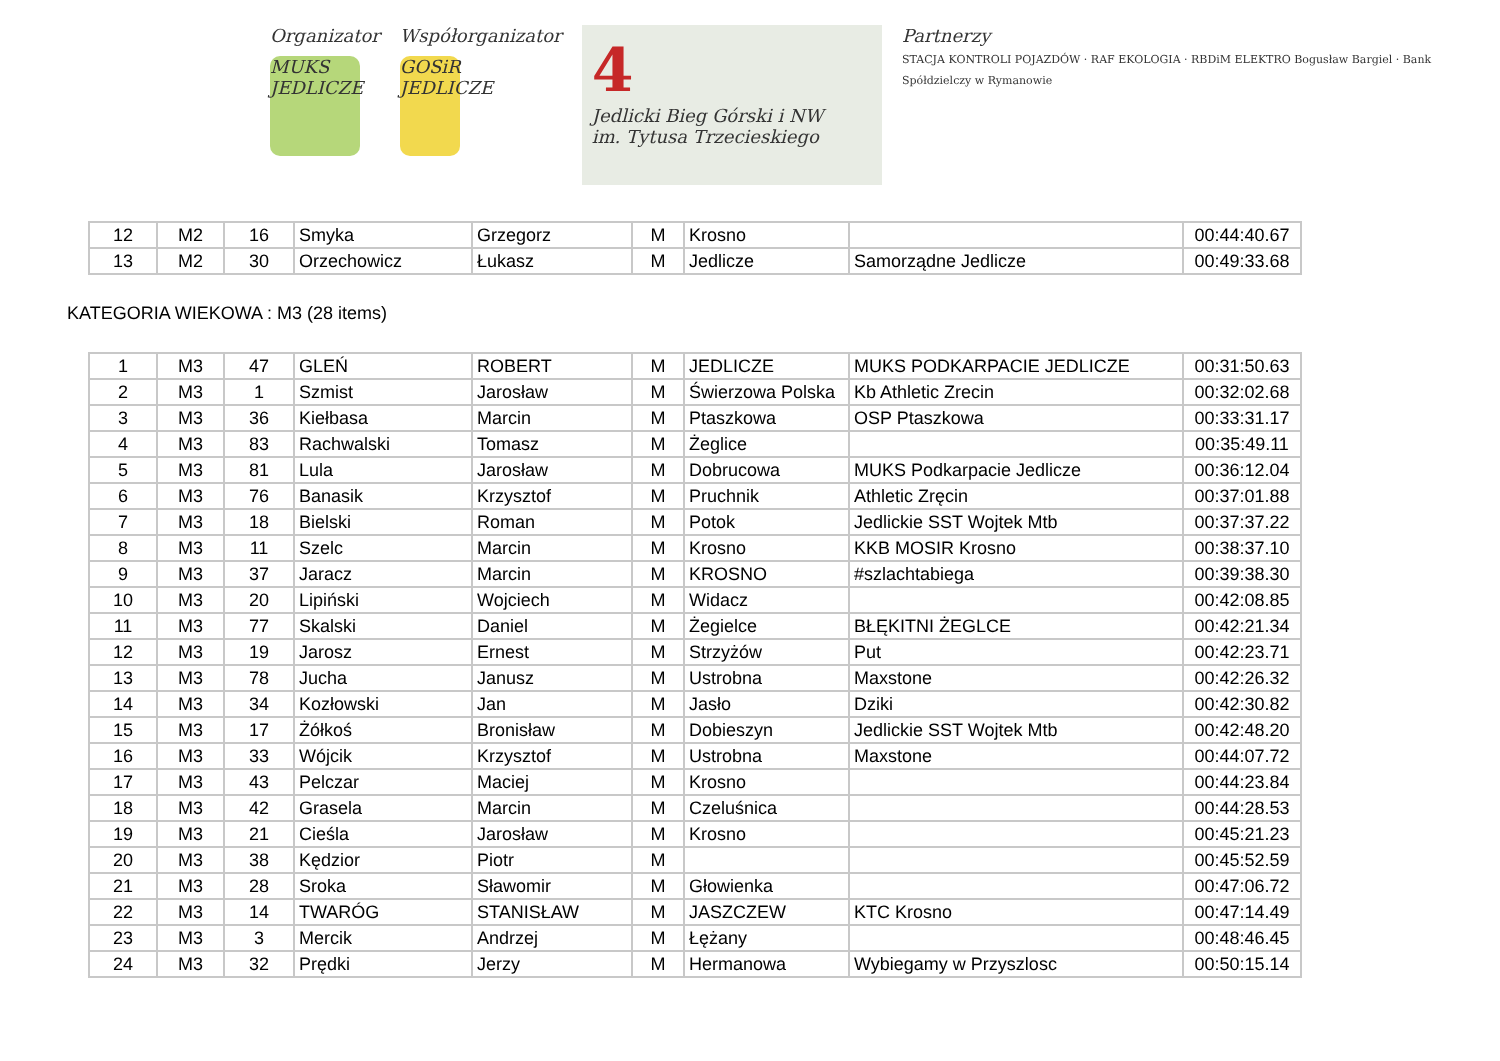Organizator
MUKS JEDLICZE
Współorganizator
GOSiR JEDLICZE
4
Jedlicki Bieg Górski i NW
im. Tytusa Trzecieskiego
Partnerzy
STACJA KONTROLI POJAZDÓW · RAF EKOLOGIA · RBDiM ELEKTRO Bogusław Bargiel · Bank Spółdzielczy w Rymanowie
| 12 | M2 | 16 | Smyka | Grzegorz | M | Krosno | | 00:44:40.67 |
| 13 | M2 | 30 | Orzechowicz | Łukasz | M | Jedlicze | Samorządne Jedlicze | 00:49:33.68 |
KATEGORIA WIEKOWA : M3 (28 items)
| 1 | M3 | 47 | GLEŃ | ROBERT | M | JEDLICZE | MUKS PODKARPACIE JEDLICZE | 00:31:50.63 |
| 2 | M3 | 1 | Szmist | Jarosław | M | Świerzowa Polska | Kb Athletic Zrecin | 00:32:02.68 |
| 3 | M3 | 36 | Kiełbasa | Marcin | M | Ptaszkowa | OSP Ptaszkowa | 00:33:31.17 |
| 4 | M3 | 83 | Rachwalski | Tomasz | M | Żeglice | | 00:35:49.11 |
| 5 | M3 | 81 | Lula | Jarosław | M | Dobrucowa | MUKS Podkarpacie Jedlicze | 00:36:12.04 |
| 6 | M3 | 76 | Banasik | Krzysztof | M | Pruchnik | Athletic Zręcin | 00:37:01.88 |
| 7 | M3 | 18 | Bielski | Roman | M | Potok | Jedlickie SST Wojtek Mtb | 00:37:37.22 |
| 8 | M3 | 11 | Szelc | Marcin | M | Krosno | KKB MOSIR Krosno | 00:38:37.10 |
| 9 | M3 | 37 | Jaracz | Marcin | M | KROSNO | #szlachtabiega | 00:39:38.30 |
| 10 | M3 | 20 | Lipiński | Wojciech | M | Widacz | | 00:42:08.85 |
| 11 | M3 | 77 | Skalski | Daniel | M | Żegielce | BŁĘKITNI ŻEGLCE | 00:42:21.34 |
| 12 | M3 | 19 | Jarosz | Ernest | M | Strzyżów | Put | 00:42:23.71 |
| 13 | M3 | 78 | Jucha | Janusz | M | Ustrobna | Maxstone | 00:42:26.32 |
| 14 | M3 | 34 | Kozłowski | Jan | M | Jasło | Dziki | 00:42:30.82 |
| 15 | M3 | 17 | Żółkoś | Bronisław | M | Dobieszyn | Jedlickie SST Wojtek Mtb | 00:42:48.20 |
| 16 | M3 | 33 | Wójcik | Krzysztof | M | Ustrobna | Maxstone | 00:44:07.72 |
| 17 | M3 | 43 | Pelczar | Maciej | M | Krosno | | 00:44:23.84 |
| 18 | M3 | 42 | Grasela | Marcin | M | Czeluśnica | | 00:44:28.53 |
| 19 | M3 | 21 | Cieśla | Jarosław | M | Krosno | | 00:45:21.23 |
| 20 | M3 | 38 | Kędzior | Piotr | M | | | 00:45:52.59 |
| 21 | M3 | 28 | Sroka | Sławomir | M | Głowienka | | 00:47:06.72 |
| 22 | M3 | 14 | TWARÓG | STANISŁAW | M | JASZCZEW | KTC Krosno | 00:47:14.49 |
| 23 | M3 | 3 | Mercik | Andrzej | M | Łężany | | 00:48:46.45 |
| 24 | M3 | 32 | Prędki | Jerzy | M | Hermanowa | Wybiegamy w Przyszlosc | 00:50:15.14 |